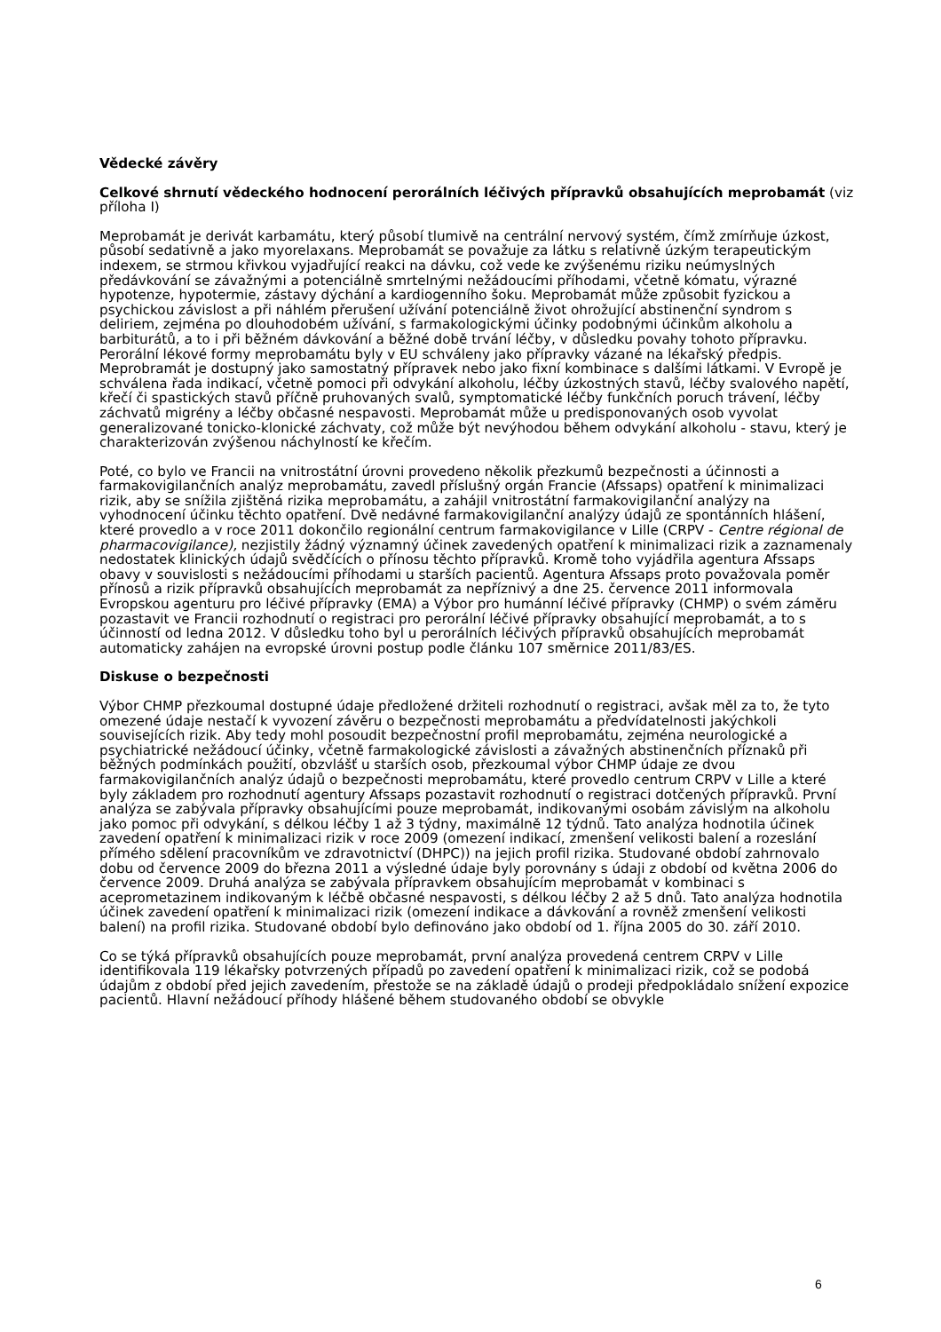Vědecké závěry
Celkové shrnutí vědeckého hodnocení perorálních léčivých přípravků obsahujících meprobamát (viz příloha I)
Meprobamát je derivát karbamátu, který působí tlumivě na centrální nervový systém, čímž zmírňuje úzkost, působí sedativně a jako myorelaxans. Meprobamát se považuje za látku s relativně úzkým terapeutickým indexem, se strmou křivkou vyjadřující reakci na dávku, což vede ke zvýšenému riziku neúmyslných předávkování se závažnými a potenciálně smrtelnými nežádoucími příhodami, včetně kómatu, výrazné hypotenze, hypotermie, zástavy dýchání a kardiogenního šoku. Meprobamát může způsobit fyzickou a psychickou závislost a při náhlém přerušení užívání potenciálně život ohrožující abstinenční syndrom s deliriem, zejména po dlouhodobém užívání, s farmakologickými účinky podobnými účinkům alkoholu a barbiturátů, a to i při běžném dávkování a běžné době trvání léčby, v důsledku povahy tohoto přípravku. Perorální lékové formy meprobamátu byly v EU schváleny jako přípravky vázané na lékařský předpis. Meprobramát je dostupný jako samostatný přípravek nebo jako fixní kombinace s dalšími látkami. V Evropě je schválena řada indikací, včetně pomoci při odvykání alkoholu, léčby úzkostných stavů, léčby svalového napětí, křečí či spastických stavů příčně pruhovaných svalů, symptomatické léčby funkčních poruch trávení, léčby záchvatů migrény a léčby občasné nespavosti. Meprobamát může u predisponovaných osob vyvolat generalizované tonicko-klonické záchvaty, což může být nevýhodou během odvykání alkoholu - stavu, který je charakterizován zvýšenou náchylností ke křečím.
Poté, co bylo ve Francii na vnitrostátní úrovni provedeno několik přezkumů bezpečnosti a účinnosti a farmakovigilančních analýz meprobamátu, zavedl příslušný orgán Francie (Afssaps) opatření k minimalizaci rizik, aby se snížila zjištěná rizika meprobamátu, a zahájil vnitrostátní farmakovigilanční analýzy na vyhodnocení účinku těchto opatření. Dvě nedávné farmakovigilanční analýzy údajů ze spontánních hlášení, které provedlo a v roce 2011 dokončilo regionální centrum farmakovigilance v Lille (CRPV - Centre régional de pharmacovigilance), nezjistily žádný významný účinek zavedených opatření k minimalizaci rizik a zaznamenaly nedostatek klinických údajů svědčících o přínosu těchto přípravků. Kromě toho vyjádřila agentura Afssaps obavy v souvislosti s nežádoucími příhodami u starších pacientů. Agentura Afssaps proto považovala poměr přínosů a rizik přípravků obsahujících meprobamát za nepříznivý a dne 25. července 2011 informovala Evropskou agenturu pro léčivé přípravky (EMA) a Výbor pro humánní léčivé přípravky (CHMP) o svém záměru pozastavit ve Francii rozhodnutí o registraci pro perorální léčivé přípravky obsahující meprobamát, a to s účinností od ledna 2012. V důsledku toho byl u perorálních léčivých přípravků obsahujících meprobamát automaticky zahájen na evropské úrovni postup podle článku 107 směrnice 2011/83/ES.
Diskuse o bezpečnosti
Výbor CHMP přezkoumal dostupné údaje předložené držiteli rozhodnutí o registraci, avšak měl za to, že tyto omezené údaje nestačí k vyvození závěru o bezpečnosti meprobamátu a předvídatelnosti jakýchkoli souvisejících rizik. Aby tedy mohl posoudit bezpečnostní profil meprobamátu, zejména neurologické a psychiatrické nežádoucí účinky, včetně farmakologické závislosti a závažných abstinenčních příznaků při běžných podmínkách použití, obzvlášť u starších osob, přezkoumal výbor CHMP údaje ze dvou farmakovigilančních analýz údajů o bezpečnosti meprobamátu, které provedlo centrum CRPV v Lille a které byly základem pro rozhodnutí agentury Afssaps pozastavit rozhodnutí o registraci dotčených přípravků. První analýza se zabývala přípravky obsahujícími pouze meprobamát, indikovanými osobám závislým na alkoholu jako pomoc při odvykání, s délkou léčby 1 až 3 týdny, maximálně 12 týdnů. Tato analýza hodnotila účinek zavedení opatření k minimalizaci rizik v roce 2009 (omezení indikací, zmenšení velikosti balení a rozeslání přímého sdělení pracovníkům ve zdravotnictví (DHPC)) na jejich profil rizika. Studované období zahrnovalo dobu od července 2009 do března 2011 a výsledné údaje byly porovnány s údaji z období od května 2006 do července 2009. Druhá analýza se zabývala přípravkem obsahujícím meprobamát v kombinaci s aceprometazinem indikovaným k léčbě občasné nespavosti, s délkou léčby 2 až 5 dnů. Tato analýza hodnotila účinek zavedení opatření k minimalizaci rizik (omezení indikace a dávkování a rovněž zmenšení velikosti balení) na profil rizika. Studované období bylo definováno jako období od 1. října 2005 do 30. září 2010.
Co se týká přípravků obsahujících pouze meprobamát, první analýza provedená centrem CRPV v Lille identifikovala 119 lékařsky potvrzených případů po zavedení opatření k minimalizaci rizik, což se podobá údajům z období před jejich zavedením, přestože se na základě údajů o prodeji předpokládalo snížení expozice pacientů. Hlavní nežádoucí příhody hlášené během studovaného období se obvykle
6